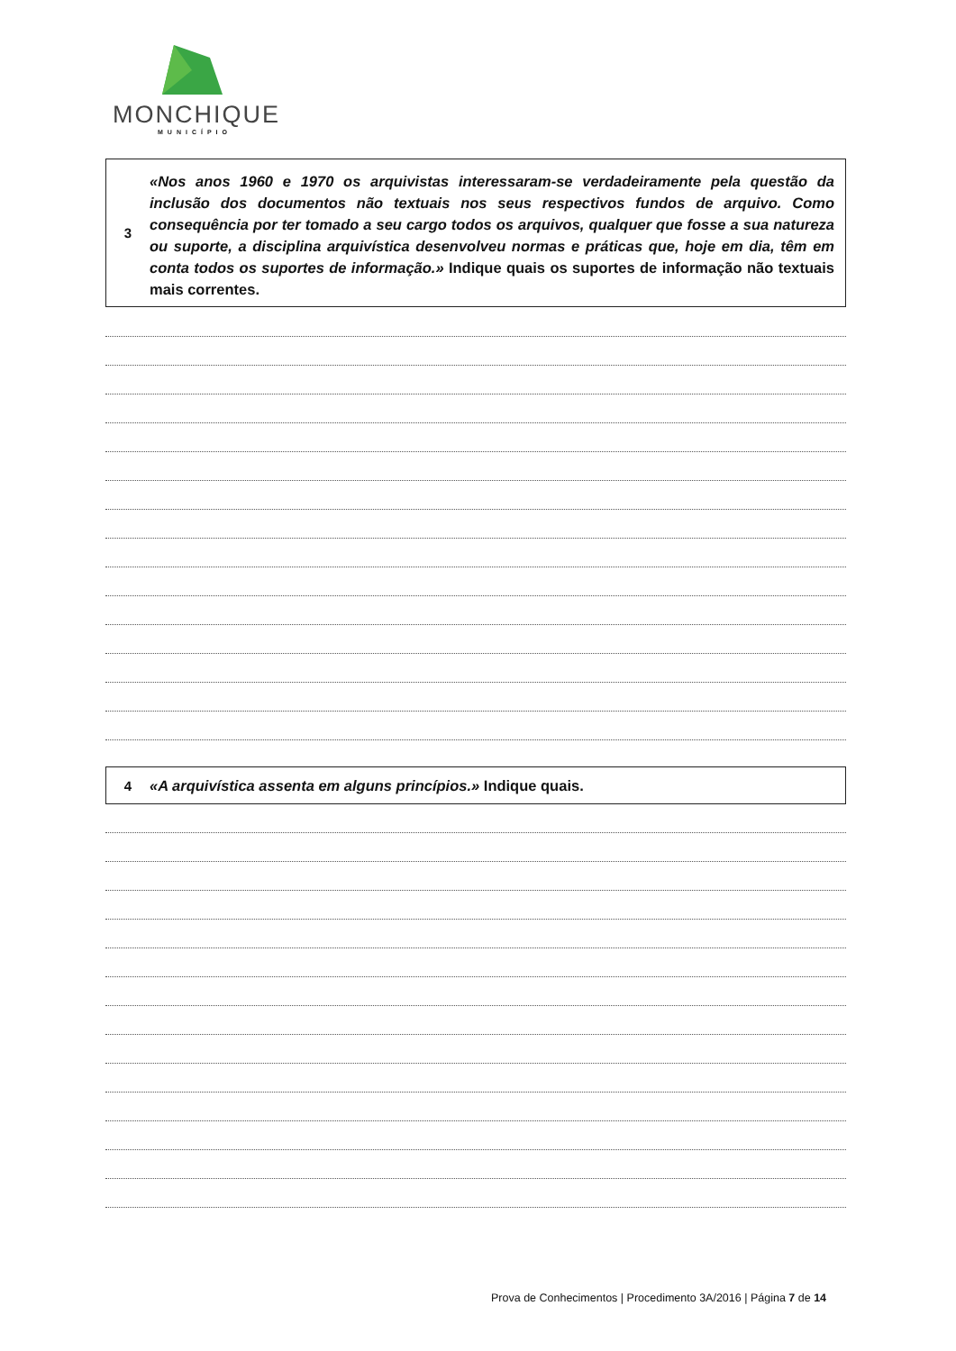MONCHIQUE
MUNICÍPIO
3
«Nos anos 1960 e 1970 os arquivistas interessaram-se verdadeiramente pela questão da inclusão dos documentos não textuais nos seus respectivos fundos de arquivo. Como consequência por ter tomado a seu cargo todos os arquivos, qualquer que fosse a sua natureza ou suporte, a disciplina arquivística desenvolveu normas e práticas que, hoje em dia, têm em conta todos os suportes de informação.» Indique quais os suportes de informação não textuais mais correntes.
4
«A arquivística assenta em alguns princípios.» Indique quais.
Prova de Conhecimentos | Procedimento 3A/2016 | Página 7 de 14